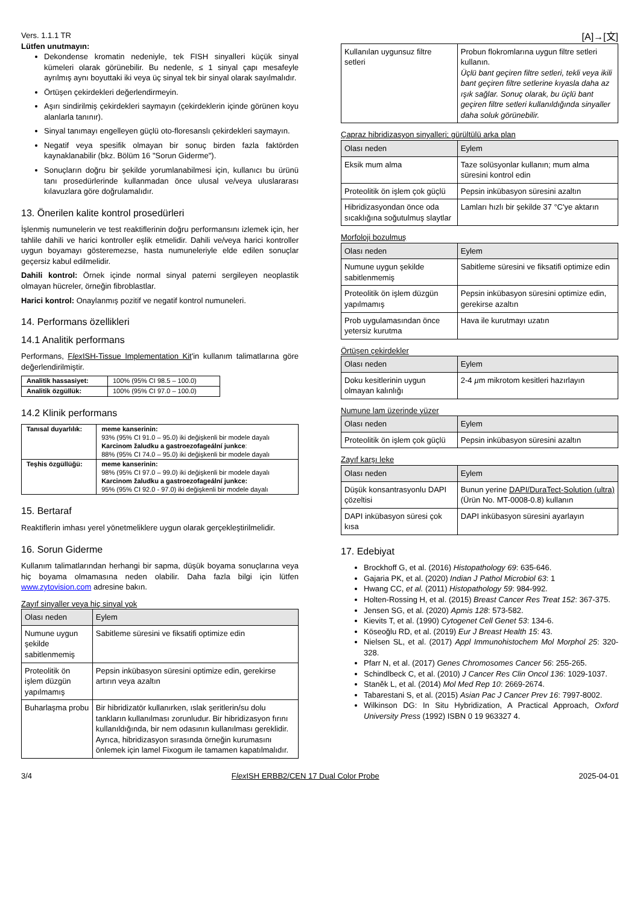Vers. 1.1.1 TR
Lütfen unutmayın:
Dekondense kromatin nedeniyle, tek FISH sinyalleri küçük sinyal kümeleri olarak görünebilir. Bu nedenle, ≤ 1 sinyal çapı mesafeyle ayrılmış aynı boyuttaki iki veya üç sinyal tek bir sinyal olarak sayılmalıdır.
Örtüşen çekirdekleri değerlendirmeyin.
Aşırı sindirilmiş çekirdekleri saymayın (çekirdeklerin içinde görünen koyu alanlarla tanınır).
Sinyal tanımayı engelleyen güçlü oto-floresanslı çekirdekleri saymayın.
Negatif veya spesifik olmayan bir sonuç birden fazla faktörden kaynaklanabilir (bkz. Bölüm 16 "Sorun Giderme").
Sonuçların doğru bir şekilde yorumlanabilmesi için, kullanıcı bu ürünü tanı prosedürlerinde kullanmadan önce ulusal ve/veya uluslararası kılavuzlara göre doğrulamalıdır.
13. Önerilen kalite kontrol prosedürleri
İşlenmiş numunelerin ve test reaktiflerinin doğru performansını izlemek için, her tahlile dahili ve harici kontroller eşlik etmelidir. Dahili ve/veya harici kontroller uygun boyamayı gösteremezse, hasta numuneleriyle elde edilen sonuçlar geçersiz kabul edilmelidir.
Dahili kontrol: Örnek içinde normal sinyal paterni sergileyen neoplastik olmayan hücreler, örneğin fibroblastlar.
Harici kontrol: Onaylanmış pozitif ve negatif kontrol numuneleri.
14. Performans özellikleri
14.1 Analitik performans
Performans, Flex ISH-Tissue Implementation Kit'in kullanım talimatlarına göre değerlendirilmiştir.
| Analitik hassasiyet: | 100% (95% CI 98.5 – 100.0) |
| Analitik özgüllük: | 100% (95% CI 97.0 – 100.0) |
14.2 Klinik performans
| Tanısal duyarlılık: | meme kanserinin: 93% (95% CI 91.0 – 95.0) iki değişkenli bir modele dayalı Karcinom žaludku a gastroezofageální junkce : 88% (95% CI 74.0 – 95.0) iki değişkenli bir modele dayalı |
| Teşhis özgüllüğü: | meme kanserinin: 98% (95% CI 97.0 – 99.0) iki değişkenli bir modele dayalı Karcinom žaludku a gastroezofageální junkce: 95% (95% CI 92.0 - 97.0) iki değişkenli bir modele dayalı |
15. Bertaraf
Reaktiflerin imhası yerel yönetmeliklere uygun olarak gerçekleştirilmelidir.
16. Sorun Giderme
Kullanım talimatlarından herhangi bir sapma, düşük boyama sonuçlarına veya hiç boyama olmamasına neden olabilir. Daha fazla bilgi için lütfen www.zytovision.com adresine bakın.
Zayıf sinyaller veya hiç sinyal yok
| Olası neden | Eylem |
| --- | --- |
| Numune uygun şekilde sabitlenmemiş | Sabitleme süresini ve fiksatifi optimize edin |
| Proteolitik ön işlem düzgün yapılmamış | Pepsin inkübasyon süresini optimize edin, gerekirse artırın veya azaltın |
| Buharlaşma probu | Bir hibridizatör kullanırken, ıslak şeritlerin/su dolu tankların kullanılması zorunludur. Bir hibridizasyon fırını kullanıldığında, bir nem odasının kullanılması gereklidir. Ayrıca, hibridizasyon sırasında örneğin kurumasını önlemek için lamel Fixogum ile tamamen kapatılmalıdır. |
[A]→[文]
| Kullanılan uygunsuz filtre setleri | Probun flokromlarına uygun filtre setleri kullanın. Üçlü bant geçiren filtre setleri, tekli veya ikili bant geçiren filtre setlerine kıyasla daha az ışık sağlar. Sonuç olarak, bu üçlü bant geçiren filtre setleri kullanıldığında sinyaller daha soluk görünebilir. |
Çapraz hibridizasyon sinyalleri; gürültülü arka plan
| Olası neden | Eylem |
| --- | --- |
| Eksik mum alma | Taze solüsyonlar kullanın; mum alma süresini kontrol edin |
| Proteolitik ön işlem çok güçlü | Pepsin inkübasyon süresini azaltın |
| Hibridizasyondan önce oda sıcaklığına soğutulmuş slaytlar | Lamları hızlı bir şekilde 37 °C'ye aktarın |
Morfoloji bozulmuş
| Olası neden | Eylem |
| --- | --- |
| Numune uygun şekilde sabitlenmemiş | Sabitleme süresini ve fiksatifi optimize edin |
| Proteolitik ön işlem düzgün yapılmamış | Pepsin inkübasyon süresini optimize edin, gerekirse azaltın |
| Prob uygulamasından önce yetersiz kurutma | Hava ile kurutmayı uzatın |
Örtüşen çekirdekler
| Olası neden | Eylem |
| --- | --- |
| Doku kesitlerinin uygun olmayan kalınlığı | 2-4 µ m mikrotom kesitleri hazırlayın |
Numune lam üzerinde yüzer
| Olası neden | Eylem |
| --- | --- |
| Proteolitik ön işlem çok güçlü | Pepsin inkübasyon süresini azaltın |
Zayıf karşı leke
| Olası neden | Eylem |
| --- | --- |
| Düşük konsantrasyonlu DAPI çözeltisi | Bunun yerine DAPI/DuraTect-Solution (ultra) (Ürün No. MT-0008-0.8) kullanın |
| DAPI inkübasyon süresi çok kısa | DAPI inkübasyon süresini ayarlayın |
17. Edebiyat
Brockhoff G, et al. (2016) Histopathology 69: 635-646.
Gajaria PK, et al. (2020) Indian J Pathol Microbiol 63: 1
Hwang CC, et al. (2011) Histopathology 59: 984-992.
Holten-Rossing H, et al. (2015) Breast Cancer Res Treat 152: 367-375.
Jensen SG, et al. (2020) Apmis 128: 573-582.
Kievits T, et al. (1990) Cytogenet Cell Genet 53: 134-6.
Köseoğlu RD, et al. (2019) Eur J Breast Health 15: 43.
Nielsen SL, et al. (2017) Appl Immunohistochem Mol Morphol 25: 320-328.
Pfarr N, et al. (2017) Genes Chromosomes Cancer 56: 255-265.
Schindlbeck C, et al. (2010) J Cancer Res Clin Oncol 136: 1029-1037.
Staněk L, et al. (2014) Mol Med Rep 10: 2669-2674.
Tabarestani S, et al. (2015) Asian Pac J Cancer Prev 16: 7997-8002.
Wilkinson DG: In Situ Hybridization, A Practical Approach, Oxford University Press (1992) ISBN 0 19 963327 4.
3/4 Flex ISH ERBB2/CEN 17 Dual Color Probe 2025-04-01